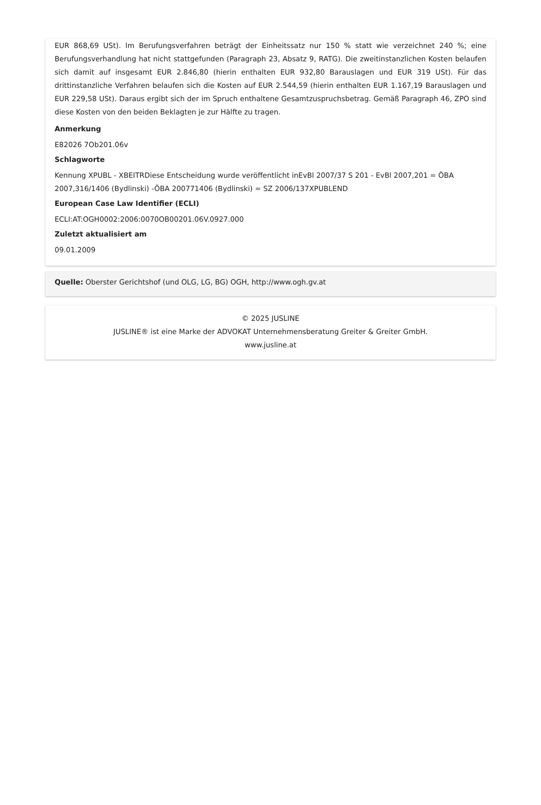EUR 868,69 USt). Im Berufungsverfahren beträgt der Einheitssatz nur 150 % statt wie verzeichnet 240 %; eine Berufungsverhandlung hat nicht stattgefunden (Paragraph 23, Absatz 9, RATG). Die zweitinstanzlichen Kosten belaufen sich damit auf insgesamt EUR 2.846,80 (hierin enthalten EUR 932,80 Barauslagen und EUR 319 USt). Für das drittinstanzliche Verfahren belaufen sich die Kosten auf EUR 2.544,59 (hierin enthalten EUR 1.167,19 Barauslagen und EUR 229,58 USt). Daraus ergibt sich der im Spruch enthaltene Gesamtzuspruchsbetrag. Gemäß Paragraph 46, ZPO sind diese Kosten von den beiden Beklagten je zur Hälfte zu tragen.
Anmerkung
E82026 7Ob201.06v
Schlagworte
Kennung XPUBL - XBEITRDiese Entscheidung wurde veröffentlicht inEvBl 2007/37 S 201 - EvBl 2007,201 = ÖBA 2007,316/1406 (Bydlinski) -ÖBA 200771406 (Bydlinski) = SZ 2006/137XPUBLEND
European Case Law Identifier (ECLI)
ECLI:AT:OGH0002:2006:0070OB00201.06V.0927.000
Zuletzt aktualisiert am
09.01.2009
Quelle: Oberster Gerichtshof (und OLG, LG, BG) OGH, http://www.ogh.gv.at
© 2025 JUSLINE
JUSLINE® ist eine Marke der ADVOKAT Unternehmensberatung Greiter & Greiter GmbH.
www.jusline.at